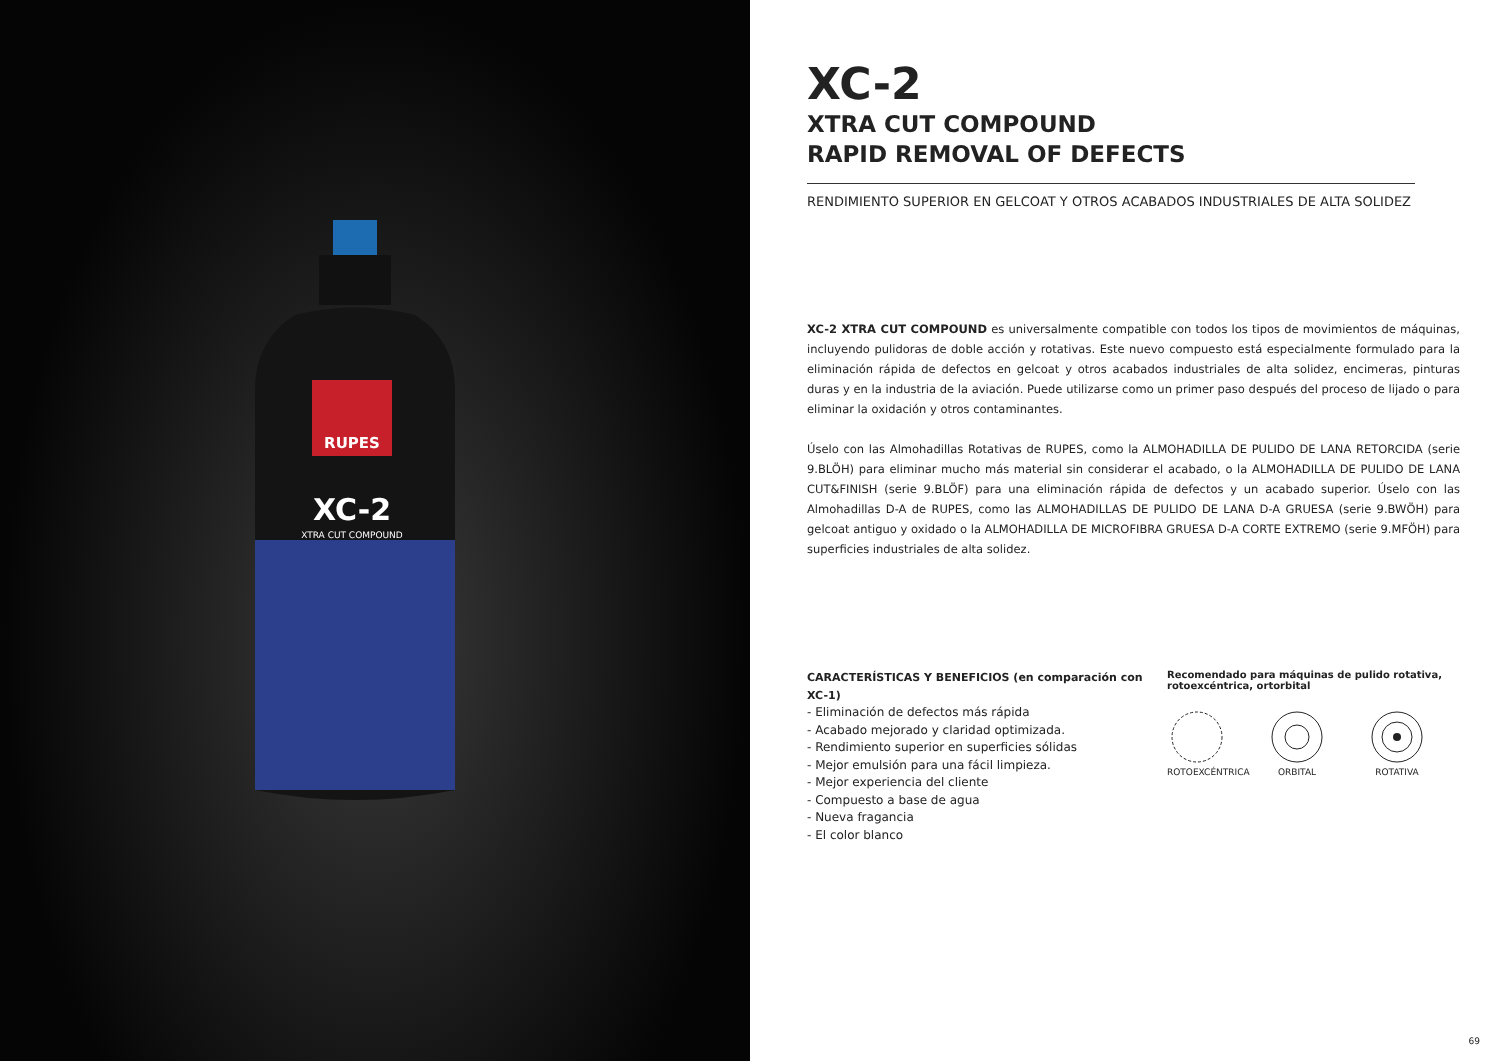RUPES
XC-2
XTRA CUT COMPOUND
XC-2
XTRA CUT COMPOUND
RAPID REMOVAL OF DEFECTS
RENDIMIENTO SUPERIOR EN GELCOAT Y OTROS ACABADOS INDUSTRIALES DE ALTA SOLIDEZ
XC-2 XTRA CUT COMPOUND es universalmente compatible con todos los tipos de movimientos de máquinas, incluyendo pulidoras de doble acción y rotativas. Este nuevo compuesto está especialmente formulado para la eliminación rápida de defectos en gelcoat y otros acabados industriales de alta solidez, encimeras, pinturas duras y en la industria de la aviación. Puede utilizarse como un primer paso después del proceso de lijado o para eliminar la oxidación y otros contaminantes.
Úselo con las Almohadillas Rotativas de RUPES, como la ALMOHADILLA DE PULIDO DE LANA RETORCIDA (serie 9.BLÖH) para eliminar mucho más material sin considerar el acabado, o la ALMOHADILLA DE PULIDO DE LANA CUT&FINISH (serie 9.BLÖF) para una eliminación rápida de defectos y un acabado superior. Úselo con las Almohadillas D-A de RUPES, como las ALMOHADILLAS DE PULIDO DE LANA D-A GRUESA (serie 9.BWÖH) para gelcoat antiguo y oxidado o la ALMOHADILLA DE MICROFIBRA GRUESA D-A CORTE EXTREMO (serie 9.MFÖH) para superficies industriales de alta solidez.
CARACTERÍSTICAS Y BENEFICIOS (en comparación con XC-1)
- Eliminación de defectos más rápida
- Acabado mejorado y claridad optimizada.
- Rendimiento superior en superficies sólidas
- Mejor emulsión para una fácil limpieza.
- Mejor experiencia del cliente
- Compuesto a base de agua
- Nueva fragancia
- El color blanco
Recomendado para máquinas de pulido rotativa,
rotoexcéntrica, ortorbital
ROTOEXCÉNTRICA
ORBITAL
ROTATIVA
69